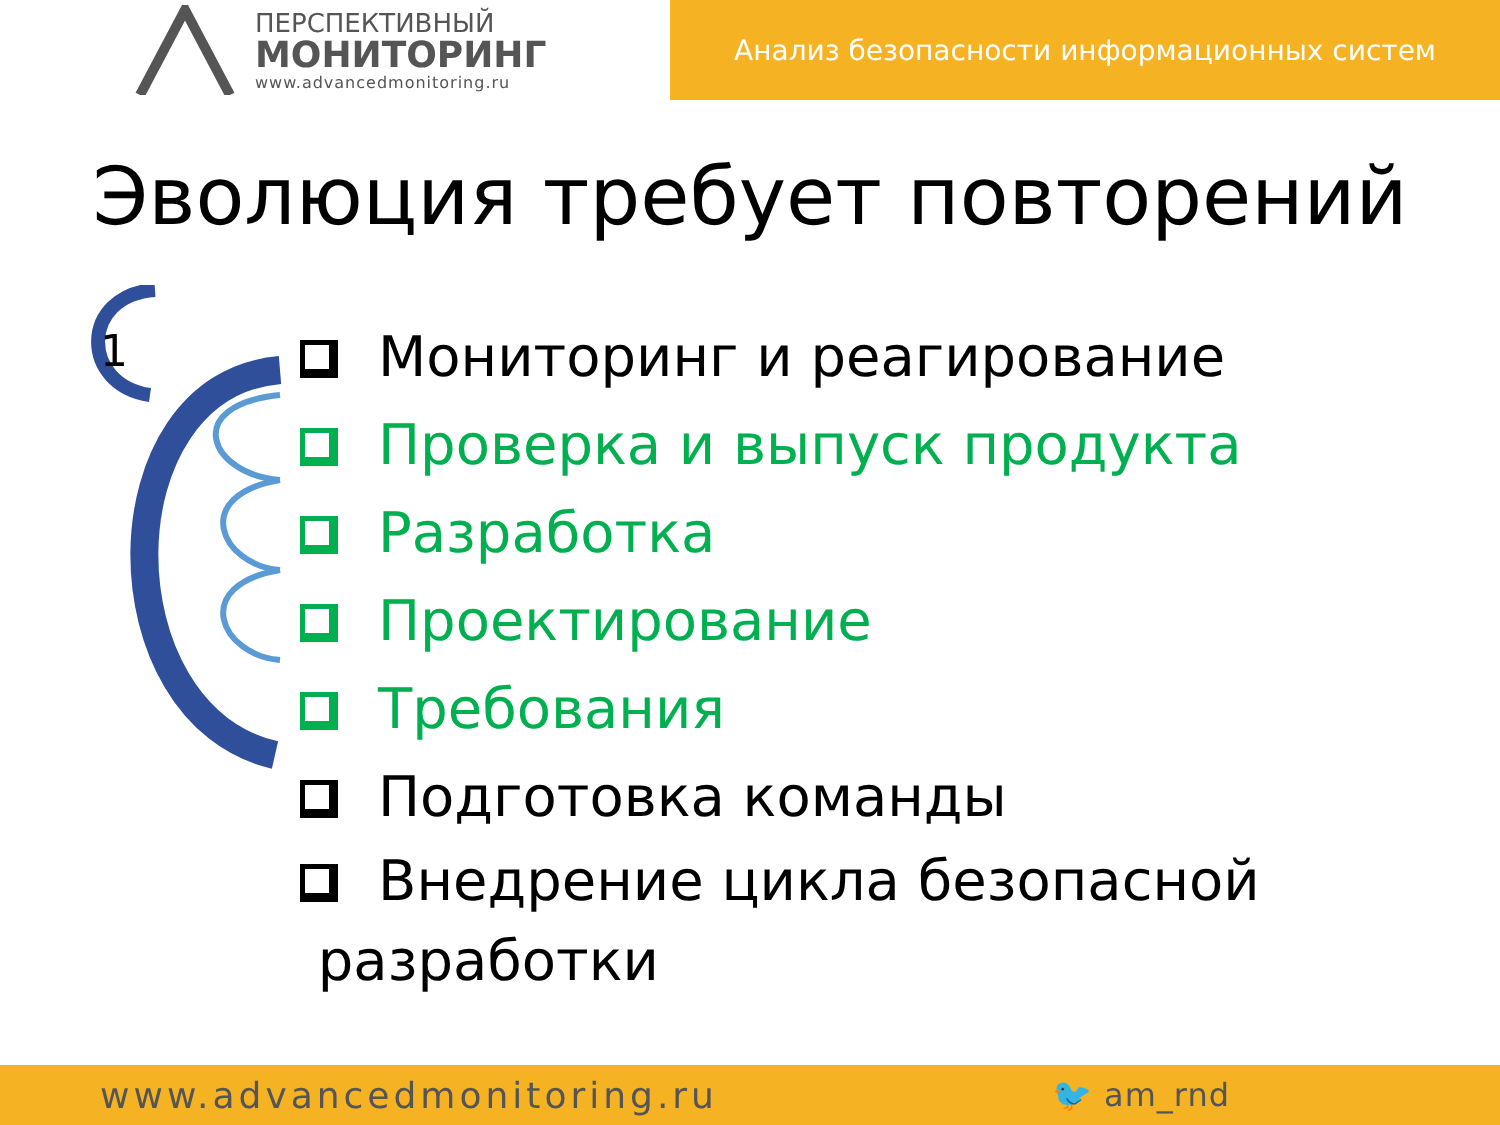ПЕРСПЕКТИВНЫЙ
МОНИТОРИНГ
www.advancedmonitoring.ru
Анализ безопасности информационных систем
Эволюция требует повторений
1
Мониторинг и реагирование
Проверка и выпуск продукта
Разработка
Проектирование
Требования
Подготовка команды
Внедрение цикла безопасной
разработки
www.advancedmonitoring.ru 🐦 am_rnd